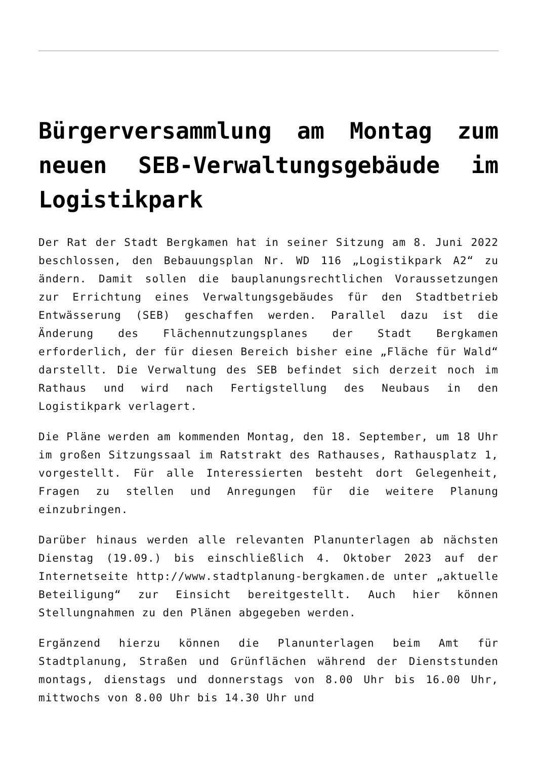Bürgerversammlung am Montag zum neuen SEB-Verwaltungsgebäude im Logistikpark
Der Rat der Stadt Bergkamen hat in seiner Sitzung am 8. Juni 2022 beschlossen, den Bebauungsplan Nr. WD 116 „Logistikpark A2“ zu ändern. Damit sollen die bauplanungsrechtlichen Voraussetzungen zur Errichtung eines Verwaltungsgebäudes für den Stadtbetrieb Entwässerung (SEB) geschaffen werden. Parallel dazu ist die Änderung des Flächennutzungsplanes der Stadt Bergkamen erforderlich, der für diesen Bereich bisher eine „Fläche für Wald“ darstellt. Die Verwaltung des SEB befindet sich derzeit noch im Rathaus und wird nach Fertigstellung des Neubaus in den Logistikpark verlagert.
Die Pläne werden am kommenden Montag, den 18. September, um 18 Uhr im großen Sitzungssaal im Ratstrakt des Rathauses, Rathausplatz 1, vorgestellt. Für alle Interessierten besteht dort Gelegenheit, Fragen zu stellen und Anregungen für die weitere Planung einzubringen.
Darüber hinaus werden alle relevanten Planunterlagen ab nächsten Dienstag (19.09.) bis einschließlich 4. Oktober 2023 auf der Internetseite http://www.stadtplanung-bergkamen.de unter „aktuelle Beteiligung“ zur Einsicht bereitgestellt. Auch hier können Stellungnahmen zu den Plänen abgegeben werden.
Ergänzend hierzu können die Planunterlagen beim Amt für Stadtplanung, Straßen und Grünflächen während der Dienststunden montags, dienstags und donnerstags von 8.00 Uhr bis 16.00 Uhr, mittwochs von 8.00 Uhr bis 14.30 Uhr und